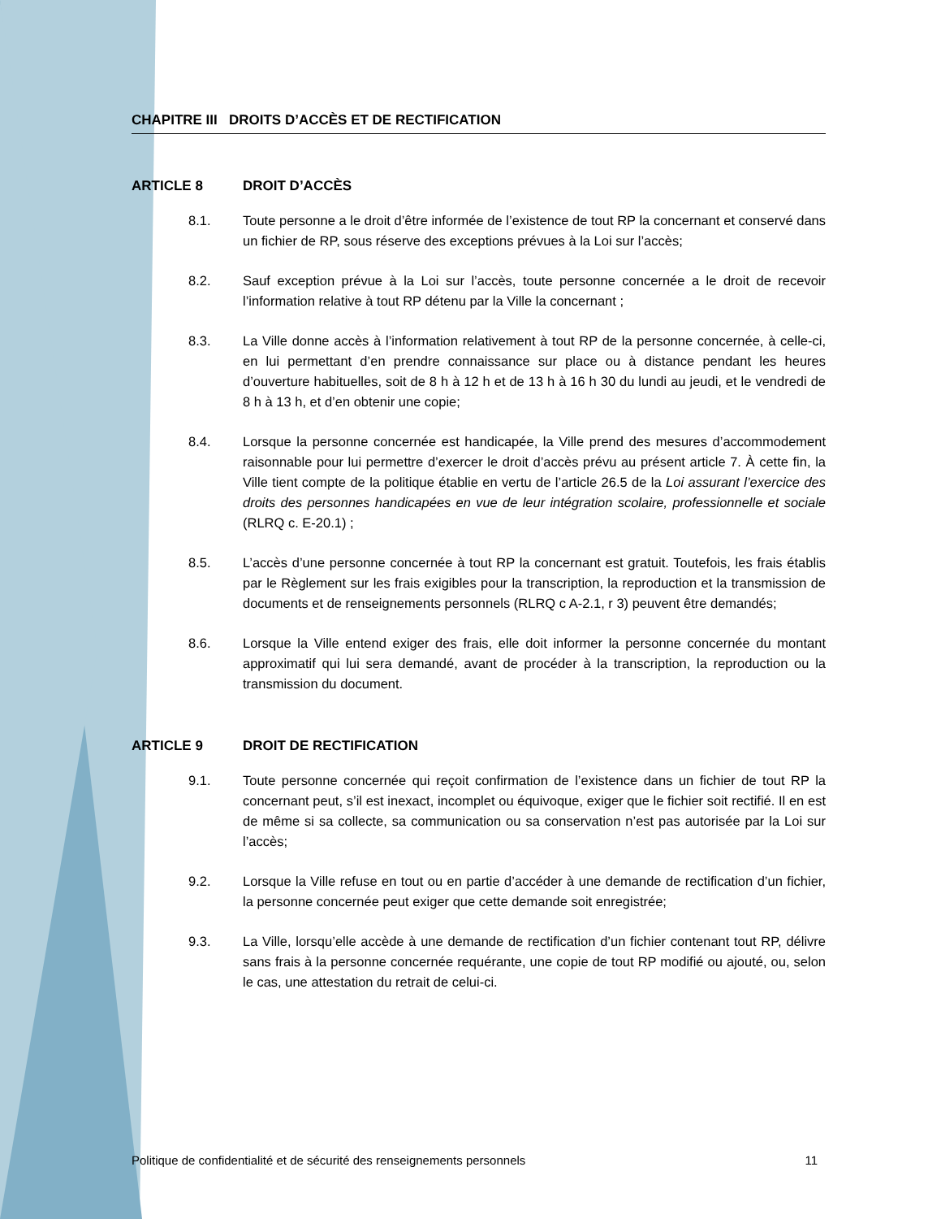CHAPITRE III DROITS D’ACCÈS ET DE RECTIFICATION
ARTICLE 8 DROIT D’ACCÈS
8.1. Toute personne a le droit d’être informée de l’existence de tout RP la concernant et conservé dans un fichier de RP, sous réserve des exceptions prévues à la Loi sur l’accès;
8.2. Sauf exception prévue à la Loi sur l’accès, toute personne concernée a le droit de recevoir l’information relative à tout RP détenu par la Ville la concernant ;
8.3. La Ville donne accès à l’information relativement à tout RP de la personne concernée, à celle-ci, en lui permettant d’en prendre connaissance sur place ou à distance pendant les heures d’ouverture habituelles, soit de 8 h à 12 h et de 13 h à 16 h 30 du lundi au jeudi, et le vendredi de 8 h à 13 h, et d’en obtenir une copie;
8.4. Lorsque la personne concernée est handicapée, la Ville prend des mesures d’accommodement raisonnable pour lui permettre d’exercer le droit d’accès prévu au présent article 7. À cette fin, la Ville tient compte de la politique établie en vertu de l’article 26.5 de la Loi assurant l’exercice des droits des personnes handicapées en vue de leur intégration scolaire, professionnelle et sociale (RLRQ c. E-20.1) ;
8.5. L’accès d’une personne concernée à tout RP la concernant est gratuit. Toutefois, les frais établis par le Règlement sur les frais exigibles pour la transcription, la reproduction et la transmission de documents et de renseignements personnels (RLRQ c A-2.1, r 3) peuvent être demandés;
8.6. Lorsque la Ville entend exiger des frais, elle doit informer la personne concernée du montant approximatif qui lui sera demandé, avant de procéder à la transcription, la reproduction ou la transmission du document.
ARTICLE 9 DROIT DE RECTIFICATION
9.1. Toute personne concernée qui reçoit confirmation de l’existence dans un fichier de tout RP la concernant peut, s’il est inexact, incomplet ou équivoque, exiger que le fichier soit rectifié. Il en est de même si sa collecte, sa communication ou sa conservation n’est pas autorisée par la Loi sur l’accès;
9.2. Lorsque la Ville refuse en tout ou en partie d’accéder à une demande de rectification d’un fichier, la personne concernée peut exiger que cette demande soit enregistrée;
9.3. La Ville, lorsqu’elle accède à une demande de rectification d’un fichier contenant tout RP, délivre sans frais à la personne concernée requérante, une copie de tout RP modifié ou ajouté, ou, selon le cas, une attestation du retrait de celui-ci.
Politique de confidentialité et de sécurité des renseignements personnels 11